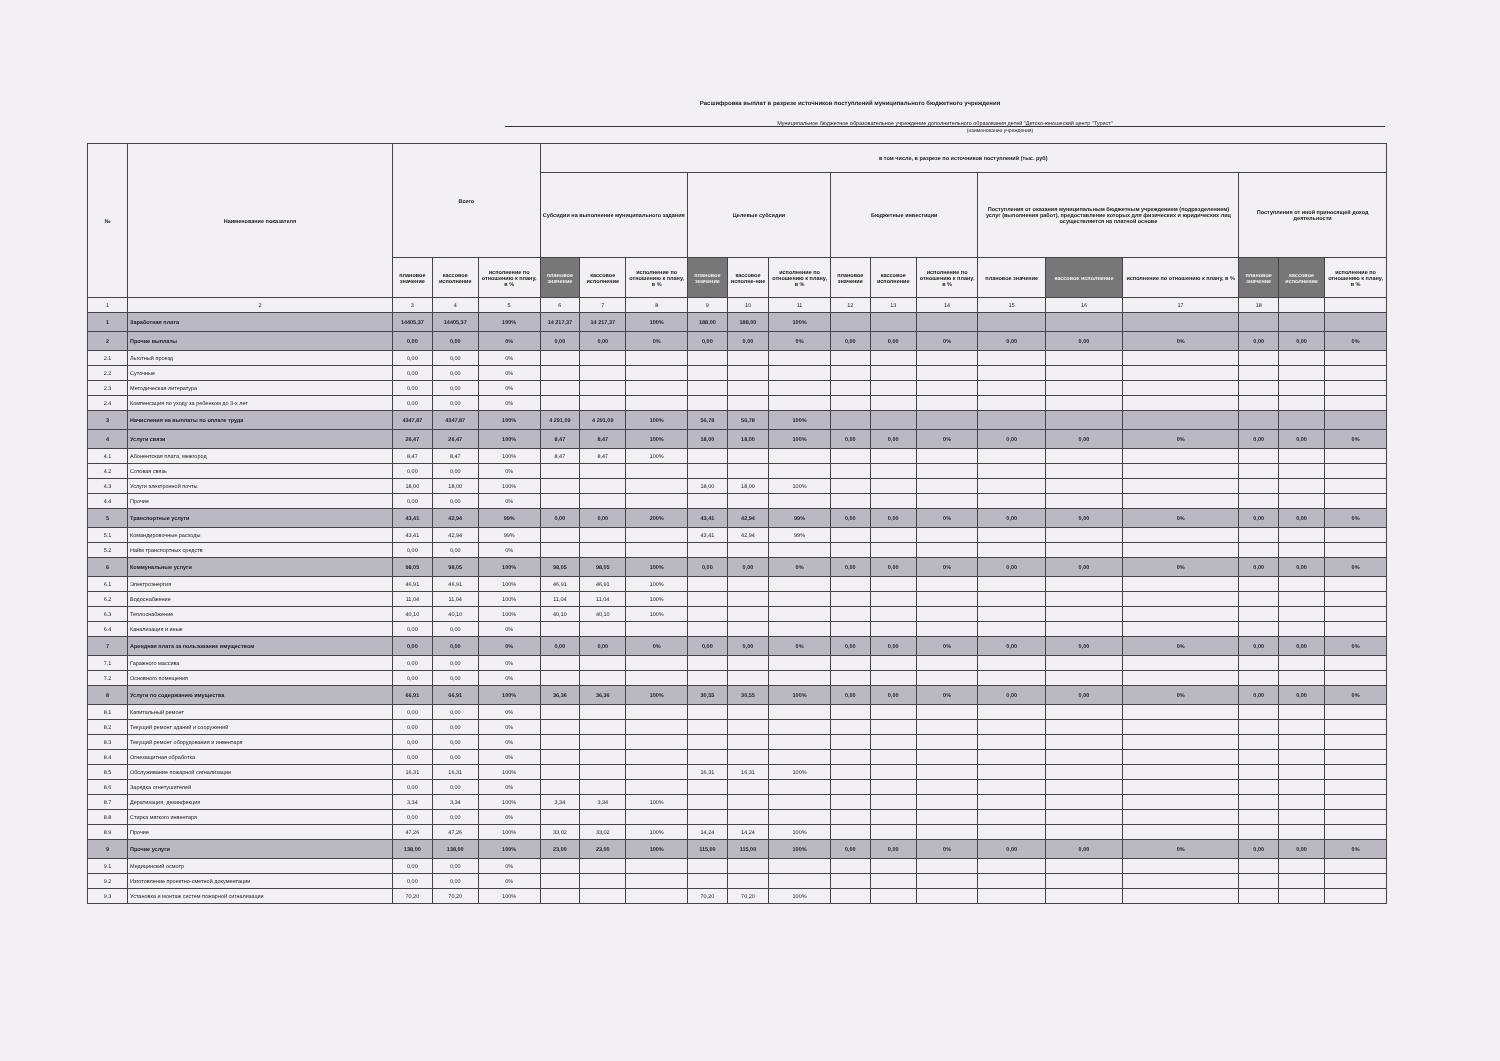Расшифровка выплат в разрезе источников поступлений муниципального бюджетного учреждения
Муниципальное бюджетное образовательное учреждение дополнительного образования детей "Детско-юношеский центр "Турист"
(наименование учреждения)
| № | Наименование показателя | Всего | | | в том числе, в разрезе по источников поступлений (тыс. руб) | | | | | | | | | | | | | | |
| --- | --- | --- | --- | --- | --- | --- | --- | --- | --- | --- | --- | --- | --- | --- | --- | --- | --- | --- | --- |
| | | | | | Субсидии на выполнение муниципального задания | | | Целевые субсидии | | | Бюджетные инвестиции | | | Поступления от оказания муниципальным бюджетным учреждением (подразделением) услуг (выполнения работ), предоставление которых для физических и юридических лиц осуществляется на платной основе | | | Поступления от иной приносящей доход деятельности | | |
| | | плановое значение | кассовое исполнение | исполнение по отношению к плану, в % | плановое значение | кассовое исполнение | исполнение по отношению к плану, в % | плановое значение | кассовое исполне-ние | исполнение по отношению к плану, в % | плановое значение | кассовое исполнение | исполнение по отношению к плану, в % | плановое значение | кассовое исполнение | исполнение по отношению к плану, в % | плановое значение | кассовое исполнение | исполнение по отношению к плану, в % |
| 1 | 2 | 3 | 4 | 5 | 6 | 7 | 8 | 9 | 10 | 11 | 12 | 13 | 14 | 15 | 16 | 17 | 18 | | |
| 1 | Заработная плата | 14405,37 | 14405,37 | 100% | 14 217,37 | 14 217,37 | 100% | 188,00 | 188,00 | 100% | | | | | | | | | |
| 2 | Прочие выплаты | 0,00 | 0,00 | 0% | 0,00 | 0,00 | 0% | 0,00 | 0,00 | 0% | 0,00 | 0,00 | 0% | 0,00 | 0,00 | 0% | 0,00 | 0,00 | 0% |
| 2.1 | Льготный проезд | 0,00 | 0,00 | 0% | | | | | | | | | | | | | | | |
| 2.2 | Суточные | 0,00 | 0,00 | 0% | | | | | | | | | | | | | | | |
| 2.3 | Методическая литература | 0,00 | 0,00 | 0% | | | | | | | | | | | | | | | |
| 2.4 | Компенсация по уходу за ребенком до 3-х лет | 0,00 | 0,00 | 0% | | | | | | | | | | | | | | | |
| 3 | Начисления на выплаты по оплате труда | 4347,87 | 4347,87 | 100% | 4 291,09 | 4 291,09 | 100% | 56,78 | 56,78 | 100% | | | | | | | | | |
| 4 | Услуги связи | 26,47 | 26,47 | 100% | 8,47 | 8,47 | 100% | 18,00 | 18,00 | 100% | 0,00 | 0,00 | 0% | 0,00 | 0,00 | 0% | 0,00 | 0,00 | 0% |
| 4.1 | Абонентская плата, межгород | 8,47 | 8,47 | 100% | 8,47 | 8,47 | 100% | | | | | | | | | | | | |
| 4.2 | Сотовая связь | 0,00 | 0,00 | 0% | | | | | | | | | | | | | | | |
| 4.3 | Услуги электронной почты | 18,00 | 18,00 | 100% | | | | 18,00 | 18,00 | 100% | | | | | | | | | |
| 4.4 | Прочие | 0,00 | 0,00 | 0% | | | | | | | | | | | | | | | |
| 5 | Транспортные услуги | 43,41 | 42,94 | 99% | 0,00 | 0,00 | 200% | 43,41 | 42,94 | 99% | 0,00 | 0,00 | 0% | 0,00 | 0,00 | 0% | 0,00 | 0,00 | 0% |
| 5.1 | Командировочные расходы | 43,41 | 42,94 | 99% | | | | 43,41 | 42,94 | 99% | | | | | | | | | |
| 5.2 | Найм транспортных средств | 0,00 | 0,00 | 0% | | | | | | | | | | | | | | | |
| 6 | Коммунальные услуги | 98,05 | 98,05 | 100% | 98,05 | 98,05 | 100% | 0,00 | 0,00 | 0% | 0,00 | 0,00 | 0% | 0,00 | 0,00 | 0% | 0,00 | 0,00 | 0% |
| 6.1 | Электроэнергия | 46,91 | 46,91 | 100% | 46,91 | 46,91 | 100% | | | | | | | | | | | | |
| 6.2 | Водоснабжение | 11,04 | 11,04 | 100% | 11,04 | 11,04 | 100% | | | | | | | | | | | | |
| 6.3 | Теплоснабжение | 40,10 | 40,10 | 100% | 40,10 | 40,10 | 100% | | | | | | | | | | | | |
| 6.4 | Канализация и иные | 0,00 | 0,00 | 0% | | | | | | | | | | | | | | | |
| 7 | Арендная плата за пользование имуществом | 0,00 | 0,00 | 0% | 0,00 | 0,00 | 0% | 0,00 | 0,00 | 0% | 0,00 | 0,00 | 0% | 0,00 | 0,00 | 0% | 0,00 | 0,00 | 0% |
| 7.1 | Гаражного массива | 0,00 | 0,00 | 0% | | | | | | | | | | | | | | | |
| 7.2 | Основного помещения | 0,00 | 0,00 | 0% | | | | | | | | | | | | | | | |
| 8 | Услуги по содержанию имущества | 66,91 | 66,91 | 100% | 36,36 | 36,36 | 100% | 30,55 | 30,55 | 100% | 0,00 | 0,00 | 0% | 0,00 | 0,00 | 0% | 0,00 | 0,00 | 0% |
| 8.1 | Капитальный ремонт | 0,00 | 0,00 | 0% | | | | | | | | | | | | | | | |
| 8.2 | Текущий ремонт зданий и сооружений | 0,00 | 0,00 | 0% | | | | | | | | | | | | | | | |
| 8.3 | Текущий ремонт оборудования и инвентаря | 0,00 | 0,00 | 0% | | | | | | | | | | | | | | | |
| 8.4 | Огнезащитная обработка | 0,00 | 0,00 | 0% | | | | | | | | | | | | | | | |
| 8.5 | Обслуживание пожарной сигнализации | 16,31 | 16,31 | 100% | | | | 16,31 | 16,31 | 100% | | | | | | | | | |
| 8.6 | Зарядка огнетушителей | 0,00 | 0,00 | 0% | | | | | | | | | | | | | | | |
| 8.7 | Дератизация, дезинфекция | 3,34 | 3,34 | 100% | 3,34 | 3,34 | 100% | | | | | | | | | | | | |
| 8.8 | Стирка мягкого инвентаря | 0,00 | 0,00 | 0% | | | | | | | | | | | | | | | |
| 8.9 | Прочие | 47,26 | 47,26 | 100% | 33,02 | 33,02 | 100% | 14,24 | 14,24 | 100% | | | | | | | | | |
| 9 | Прочие услуги | 138,00 | 138,00 | 100% | 23,00 | 23,00 | 100% | 115,00 | 115,00 | 100% | 0,00 | 0,00 | 0% | 0,00 | 0,00 | 0% | 0,00 | 0,00 | 0% |
| 9.1 | Медицинский осмотр | 0,00 | 0,00 | 0% | | | | | | | | | | | | | | | |
| 9.2 | Изготовление проектно-сметной документации | 0,00 | 0,00 | 0% | | | | | | | | | | | | | | | |
| 9.3 | Установка и монтаж систем пожарной сигнализации | 70,20 | 70,20 | 100% | | | | 70,20 | 70,20 | 100% | | | | | | | | | |